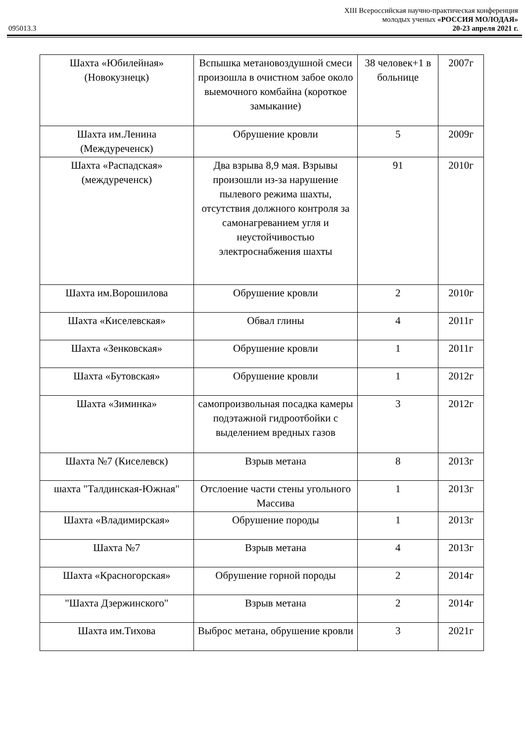XIII Всероссийская научно-практическая конференция
молодых ученых «РОССИЯ МОЛОДАЯ»
095013.3 20-23 апреля 2021 г.
| Шахта «Юбилейная» (Новокузнецк) | Вспышка метановоздушной смеси произошла в очистном забое около выемочного комбайна (короткое замыкание) | 38 человек+1 в больнице | 2007г |
| Шахта им.Ленина (Междуреченск) | Обрушение кровли | 5 | 2009г |
| Шахта «Распадская» (междуреченск) | Два взрыва 8,9 мая. Взрывы произошли из-за нарушение пылевого режима шахты, отсутствия должного контроля за самонагреванием угля и неустойчивостью электроснабжения шахты | 91 | 2010г |
| Шахта им.Ворошилова | Обрушение кровли | 2 | 2010г |
| Шахта «Киселевская» | Обвал глины | 4 | 2011г |
| Шахта «Зенковская» | Обрушение кровли | 1 | 2011г |
| Шахта «Бутовская» | Обрушение кровли | 1 | 2012г |
| Шахта «Зиминка» | самопроизвольная посадка камеры подэтажной гидроотбойки с выделением вредных газов | 3 | 2012г |
| Шахта №7 (Киселевск) | Взрыв метана | 8 | 2013г |
| шахта "Талдинская-Южная" | Отслоение части стены угольного Массива | 1 | 2013г |
| Шахта «Владимирская» | Обрушение породы | 1 | 2013г |
| Шахта №7 | Взрыв метана | 4 | 2013г |
| Шахта «Красногорская» | Обрушение горной породы | 2 | 2014г |
| "Шахта Дзержинского" | Взрыв метана | 2 | 2014г |
| Шахта им.Тихова | Выброс метана, обрушение кровли | 3 | 2021г |